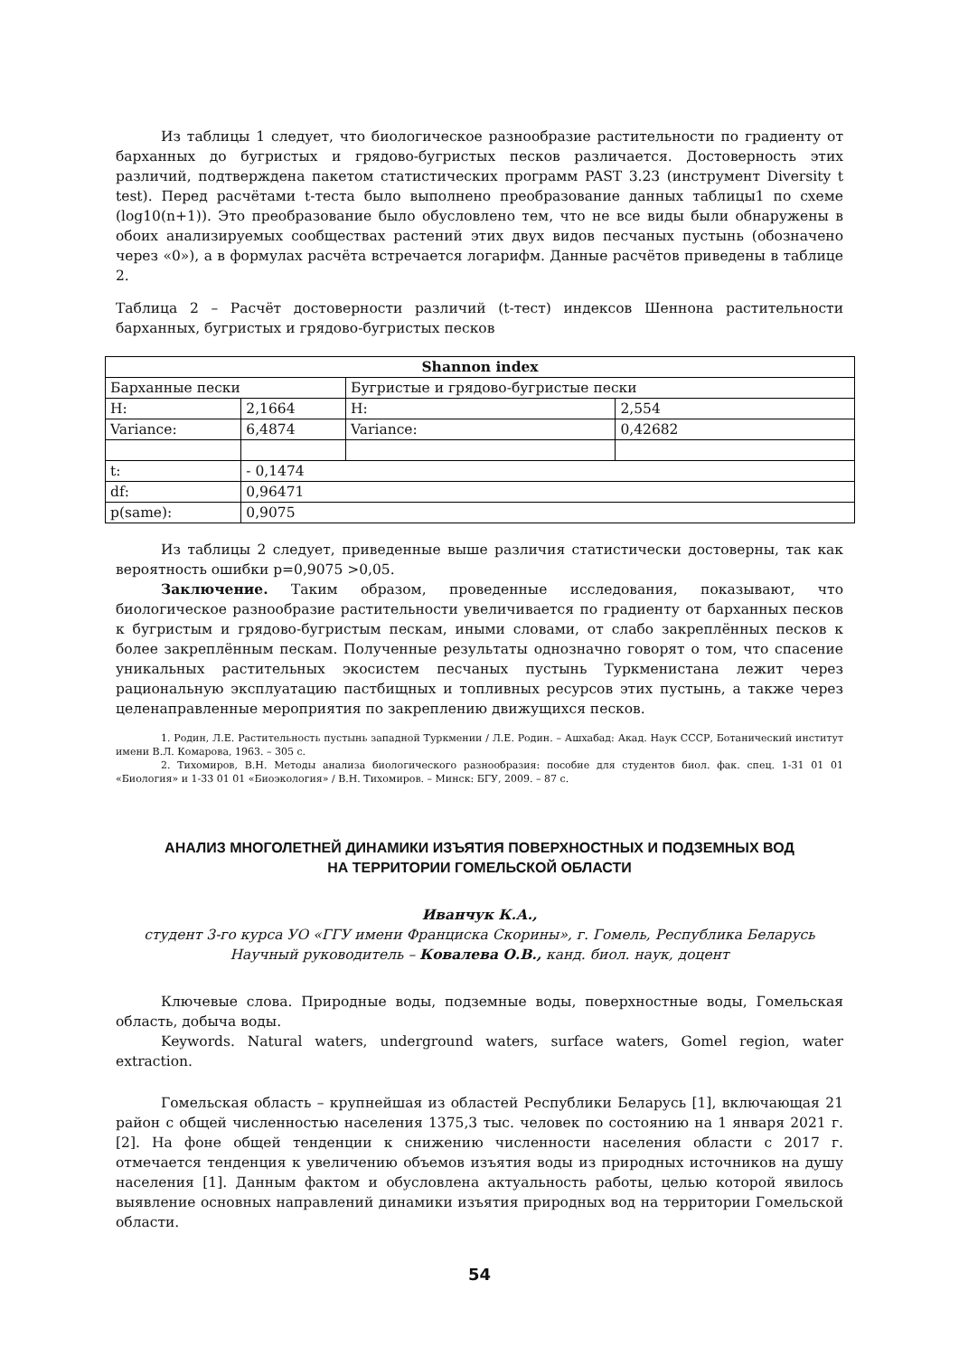Из таблицы 1 следует, что биологическое разнообразие растительности по градиенту от барханных до бугристых и грядово-бугристых песков различается. Достоверность этих различий, подтверждена пакетом статистических программ PAST 3.23 (инструмент Diversity t test). Перед расчётами t-теста было выполнено преобразование данных таблицы1 по схеме (log10(n+1)). Это преобразование было обусловлено тем, что не все виды были обнаружены в обоих анализируемых сообществах растений этих двух видов песчаных пустынь (обозначено через «0»), а в формулах расчёта встречается логарифм. Данные расчётов приведены в таблице 2.
Таблица 2 – Расчёт достоверности различий (t-тест) индексов Шеннона растительности барханных, бугристых и грядово-бугристых песков
| Shannon index | | | |
| --- | --- | --- | --- |
| Барханные пески | | Бугристые и грядово-бугристые пески | |
| H: | 2,1664 | H: | 2,554 |
| Variance: | 6,4874 | Variance: | 0,42682 |
| t: | - 0,1474 | | |
| df: | 0,96471 | | |
| p(same): | 0,9075 | | |
Из таблицы 2 следует, приведенные выше различия статистически достоверны, так как вероятность ошибки p=0,9075 >0,05.
Заключение. Таким образом, проведенные исследования, показывают, что биологическое разнообразие растительности увеличивается по градиенту от барханных песков к бугристым и грядово-бугристым пескам, иными словами, от слабо закреплённых песков к более закреплённым пескам. Полученные результаты однозначно говорят о том, что спасение уникальных растительных экосистем песчаных пустынь Туркменистана лежит через рациональную эксплуатацию пастбищных и топливных ресурсов этих пустынь, а также через целенаправленные мероприятия по закреплению движущихся песков.
1. Родин, Л.Е. Растительность пустынь западной Туркмении / Л.Е. Родин. – Ашхабад: Акад. Наук СССР, Ботанический институт имени В.Л. Комарова, 1963. – 305 с.
2. Тихомиров, В.Н. Методы анализа биологического разнообразия: пособие для студентов биол. фак. спец. 1-31 01 01 «Биология» и 1-33 01 01 «Биоэкология» / В.Н. Тихомиров. – Минск: БГУ, 2009. – 87 с.
АНАЛИЗ МНОГОЛЕТНЕЙ ДИНАМИКИ ИЗЪЯТИЯ ПОВЕРХНОСТНЫХ И ПОДЗЕМНЫХ ВОД
НА ТЕРРИТОРИИ ГОМЕЛЬСКОЙ ОБЛАСТИ
Иванчук К.А.,
студент 3-го курса УО «ГГУ имени Франциска Скорины», г. Гомель, Республика Беларусь
Научный руководитель – Ковалева О.В., канд. биол. наук, доцент
Ключевые слова. Природные воды, подземные воды, поверхностные воды, Гомельская область, добыча воды.
Keywords. Natural waters, underground waters, surface waters, Gomel region, water extraction.
Гомельская область – крупнейшая из областей Республики Беларусь [1], включающая 21 район с общей численностью населения 1375,3 тыс. человек по состоянию на 1 января 2021 г. [2]. На фоне общей тенденции к снижению численности населения области с 2017 г. отмечается тенденция к увеличению объемов изъятия воды из природных источников на душу населения [1]. Данным фактом и обусловлена актуальность работы, целью которой явилось выявление основных направлений динамики изъятия природных вод на территории Гомельской области.
54